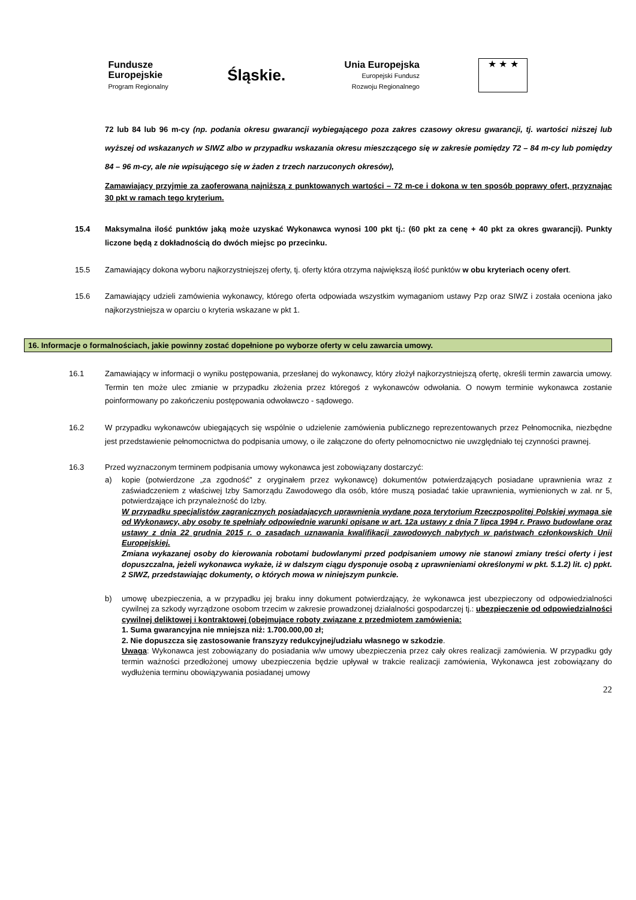Fundusze
Europejskie
Program Regionalny
Śląskie.
Unia Europejska
Europejski Fundusz
Rozwoju Regionalnego
★ ★ ★
72 lub 84 lub 96 m-cy (np. podania okresu gwarancji wybiegającego poza zakres czasowy okresu gwarancji, tj. wartości niższej lub wyższej od wskazanych w SIWZ albo w przypadku wskazania okresu mieszczącego się w zakresie pomiędzy 72 – 84 m-cy lub pomiędzy 84 – 96 m-cy, ale nie wpisującego się w żaden z trzech narzuconych okresów),
Zamawiający przyjmie za zaoferowaną najniższą z punktowanych wartości – 72 m-ce i dokona w ten sposób poprawy ofert, przyznając 30 pkt w ramach tego kryterium.
15.4 Maksymalna ilość punktów jaką może uzyskać Wykonawca wynosi 100 pkt tj.: (60 pkt za cenę + 40 pkt za okres gwarancji). Punkty liczone będą z dokładnością do dwóch miejsc po przecinku.
15.5 Zamawiający dokona wyboru najkorzystniejszej oferty, tj. oferty która otrzyma największą ilość punktów w obu kryteriach oceny ofert.
15.6 Zamawiający udzieli zamówienia wykonawcy, którego oferta odpowiada wszystkim wymaganiom ustawy Pzp oraz SIWZ i została oceniona jako najkorzystniejsza w oparciu o kryteria wskazane w pkt 1.
16. Informacje o formalnościach, jakie powinny zostać dopełnione po wyborze oferty w celu zawarcia umowy.
16.1 Zamawiający w informacji o wyniku postępowania, przesłanej do wykonawcy, który złożył najkorzystniejszą ofertę, określi termin zawarcia umowy. Termin ten może ulec zmianie w przypadku złożenia przez któregoś z wykonawców odwołania. O nowym terminie wykonawca zostanie poinformowany po zakończeniu postępowania odwoławczo - sądowego.
16.2 W przypadku wykonawców ubiegających się wspólnie o udzielenie zamówienia publicznego reprezentowanych przez Pełnomocnika, niezbędne jest przedstawienie pełnomocnictwa do podpisania umowy, o ile załączone do oferty pełnomocnictwo nie uwzględniało tej czynności prawnej.
16.3 Przed wyznaczonym terminem podpisania umowy wykonawca jest zobowiązany dostarczyć:
a) kopie (potwierdzone „za zgodność” z oryginałem przez wykonawcę) dokumentów potwierdzających posiadane uprawnienia wraz z zaświadczeniem z właściwej Izby Samorządu Zawodowego dla osób, które muszą posiadać takie uprawnienia, wymienionych w zał. nr 5, potwierdzające ich przynależność do Izby.
W przypadku specjalistów zagranicznych posiadających uprawnienia wydane poza terytorium Rzeczpospolitej Polskiej wymaga się od Wykonawcy, aby osoby te spełniały odpowiednie warunki opisane w art. 12a ustawy z dnia 7 lipca 1994 r. Prawo budowlane oraz ustawy z dnia 22 grudnia 2015 r. o zasadach uznawania kwalifikacji zawodowych nabytych w państwach członkowskich Unii Europejskiej.
Zmiana wykazanej osoby do kierowania robotami budowlanymi przed podpisaniem umowy nie stanowi zmiany treści oferty i jest dopuszczalna, jeżeli wykonawca wykaże, iż w dalszym ciągu dysponuje osobą z uprawnieniami określonymi w pkt. 5.1.2) lit. c) ppkt. 2 SIWZ, przedstawiając dokumenty, o których mowa w niniejszym punkcie.
b) umowę ubezpieczenia, a w przypadku jej braku inny dokument potwierdzający, że wykonawca jest ubezpieczony od odpowiedzialności cywilnej za szkody wyrządzone osobom trzecim w zakresie prowadzonej działalności gospodarczej tj.: ubezpieczenie od odpowiedzialności cywilnej deliktowej i kontraktowej (obejmujące roboty związane z przedmiotem zamówienia:
1. Suma gwarancyjna nie mniejsza niż: 1.700.000,00 zł;
2. Nie dopuszcza się zastosowanie franszyzy redukcyjnej/udziału własnego w szkodzie.
Uwaga: Wykonawca jest zobowiązany do posiadania w/w umowy ubezpieczenia przez cały okres realizacji zamówienia. W przypadku gdy termin ważności przedłożonej umowy ubezpieczenia będzie upływał w trakcie realizacji zamówienia, Wykonawca jest zobowiązany do wydłużenia terminu obowiązywania posiadanej umowy
22